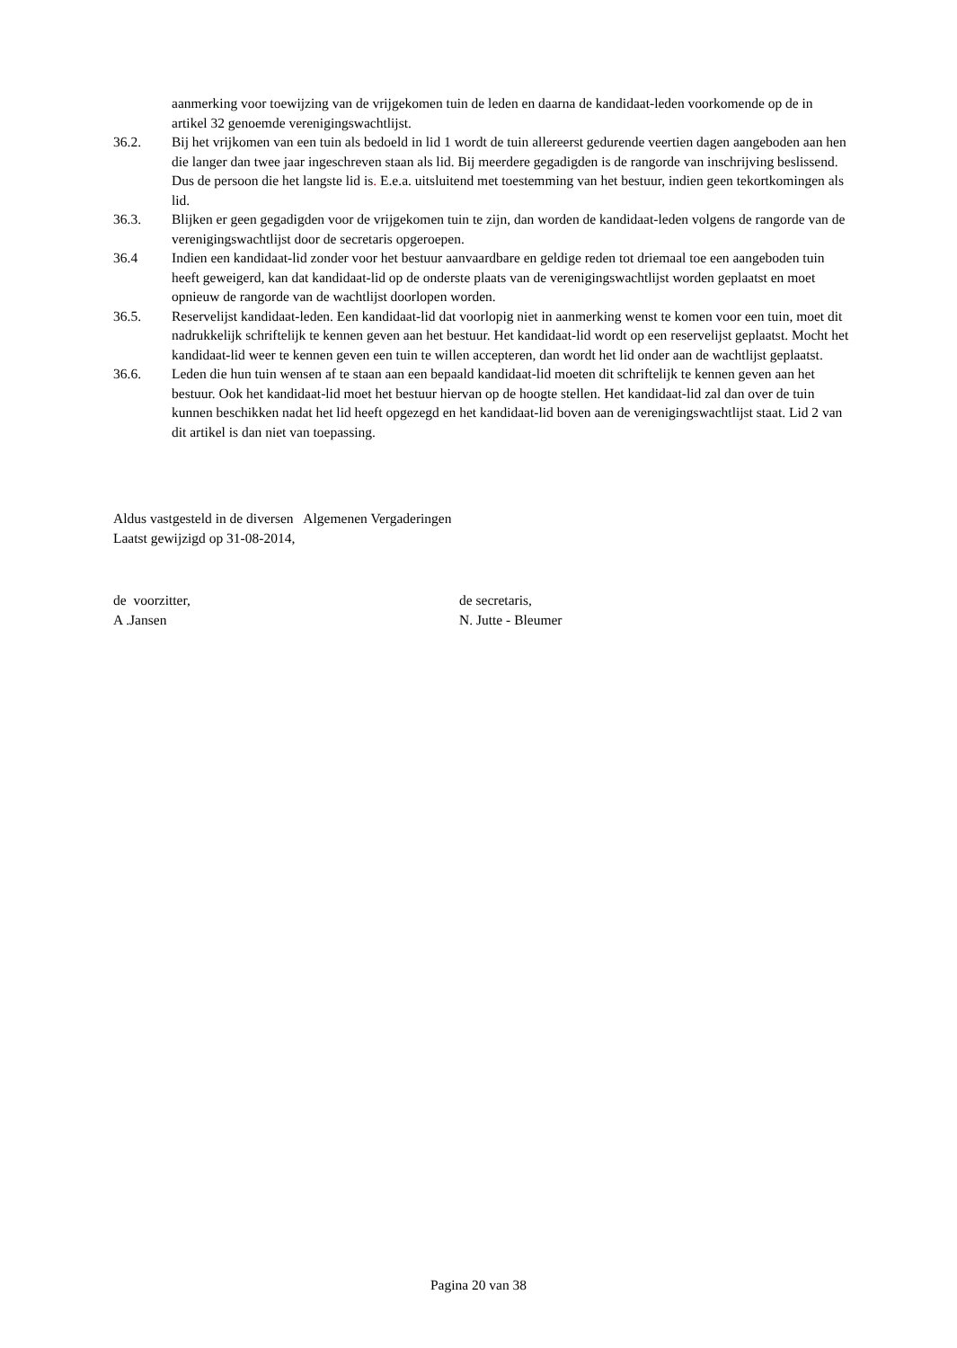aanmerking voor toewijzing van de vrijgekomen tuin de leden en daarna de kandidaat-leden voorkomende op de in artikel 32 genoemde verenigingswachtlijst.
36.2. Bij het vrijkomen van een tuin als bedoeld in lid 1 wordt de tuin allereerst gedurende veertien dagen aangeboden aan hen die langer dan twee jaar ingeschreven staan als lid. Bij meerdere gegadigden is de rangorde van inschrijving beslissend. Dus de persoon die het langste lid is. E.e.a. uitsluitend met toestemming van het bestuur, indien geen tekortkomingen als lid.
36.3. Blijken er geen gegadigden voor de vrijgekomen tuin te zijn, dan worden de kandidaat-leden volgens de rangorde van de verenigingswachtlijst door de secretaris opgeroepen.
36.4 Indien een kandidaat-lid zonder voor het bestuur aanvaardbare en geldige reden tot driemaal toe een aangeboden tuin heeft geweigerd, kan dat kandidaat-lid op de onderste plaats van de verenigingswachtlijst worden geplaatst en moet opnieuw de rangorde van de wachtlijst doorlopen worden.
36.5. Reservelijst kandidaat-leden. Een kandidaat-lid dat voorlopig niet in aanmerking wenst te komen voor een tuin, moet dit nadrukkelijk schriftelijk te kennen geven aan het bestuur. Het kandidaat-lid wordt op een reservelijst geplaatst. Mocht het kandidaat-lid weer te kennen geven een tuin te willen accepteren, dan wordt het lid onder aan de wachtlijst geplaatst.
36.6. Leden die hun tuin wensen af te staan aan een bepaald kandidaat-lid moeten dit schriftelijk te kennen geven aan het bestuur. Ook het kandidaat-lid moet het bestuur hiervan op de hoogte stellen. Het kandidaat-lid zal dan over de tuin kunnen beschikken nadat het lid heeft opgezegd en het kandidaat-lid boven aan de verenigingswachtlijst staat. Lid 2 van dit artikel is dan niet van toepassing.
Aldus vastgesteld in de diversen Algemenen Vergaderingen
Laatst gewijzigd op 31-08-2014,
de voorzitter,
A .Jansen
de secretaris,
N. Jutte - Bleumer
Pagina 20 van 38